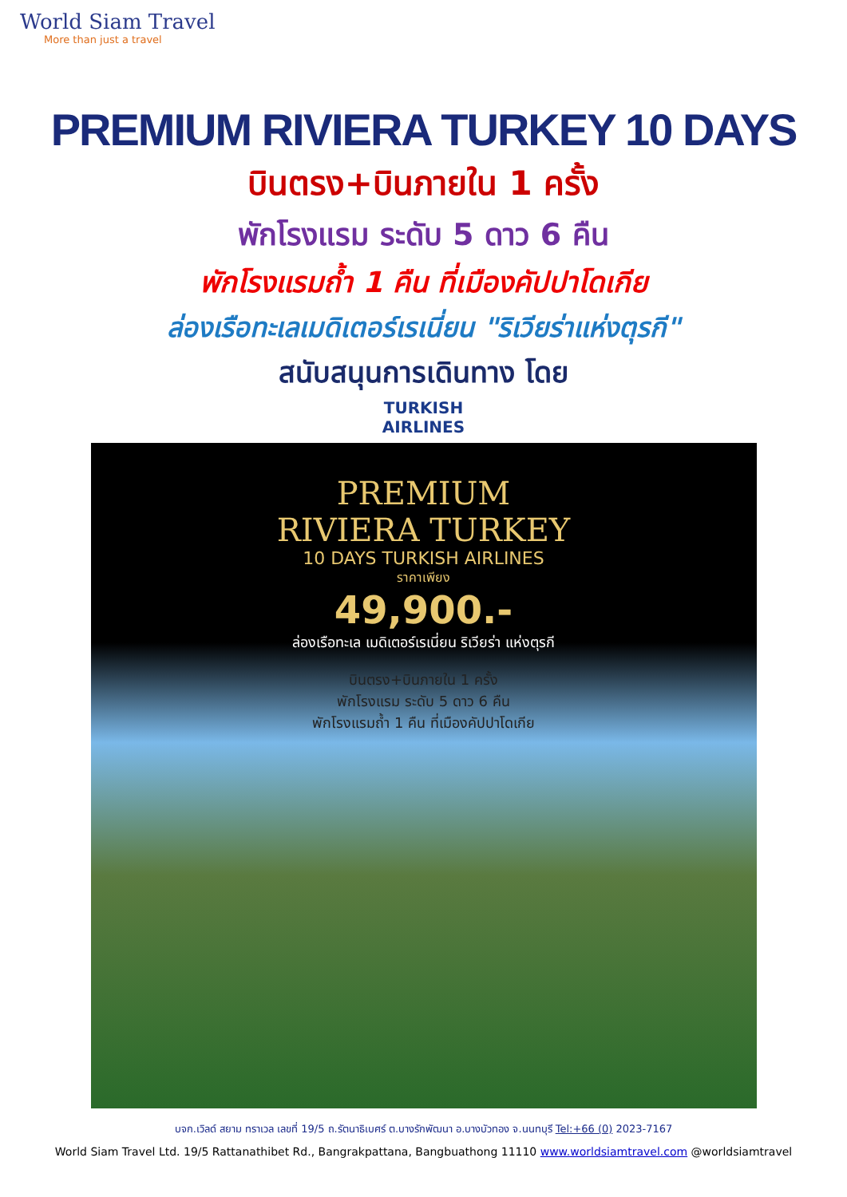World Siam Travel
More than just a travel
PREMIUM RIVIERA TURKEY 10 DAYS
บินตรง+บินภายใน 1 ครั้ง
พักโรงแรม ระดับ 5 ดาว 6 คืน
พักโรงแรมถ้ำ 1 คืน ที่เมืองคัปปาโดเกีย
ล่องเรือทะเลเมดิเตอร์เรเนี่ยน "ริเวียร่าแห่งตุรกี"
สนับสนุนการเดินทาง โดย
TURKISH
AIRLINES
PREMIUM
RIVIERA TURKEY
10 DAYS TURKISH AIRLINES
ราคาเพียง
49,900.-
ล่องเรือทะเล เมดิเตอร์เรเนี่ยน ริเวียร่า แห่งตุรกี
บินตรง+บินภายใน 1 ครั้ง
พักโรงแรม ระดับ 5 ดาว 6 คืน
พักโรงแรมถ้ำ 1 คืน ที่เมืองคัปปาโดเกีย
บจก.เวิลด์ สยาม ทราเวล เลขที่ 19/5 ถ.รัตนาธิเบศร์ ต.บางรักพัฒนา อ.บางบัวทอง จ.นนทบุรี Tel:+66 (0) 2023-7167
World Siam Travel Ltd. 19/5 Rattanathibet Rd., Bangrakpattana, Bangbuathong 11110 www.worldsiamtravel.com @worldsiamtravel